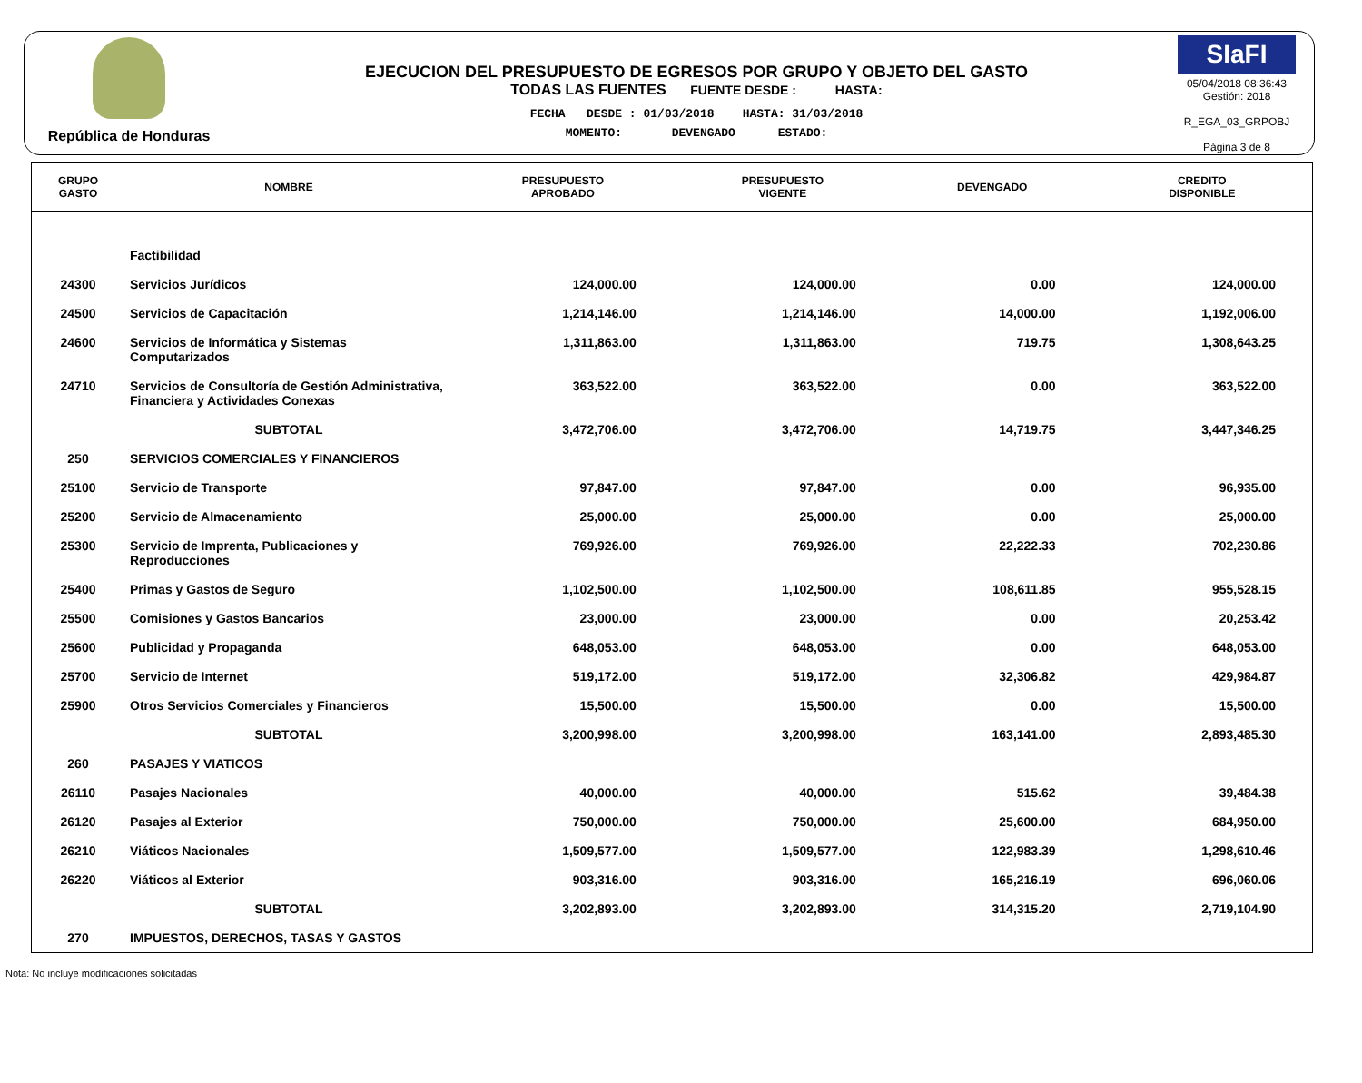República de Honduras
EJECUCION DEL PRESUPUESTO DE EGRESOS POR GRUPO Y OBJETO DEL GASTO
TODAS LAS FUENTES FUENTE DESDE : HASTA:
FECHA DESDE : 01/03/2018 HASTA: 31/03/2018
MOMENTO: DEVENGADO ESTADO:
SIaFI
05/04/2018 08:36:43
Gestión: 2018
R_EGA_03_GRPOBJ
Página 3 de 8
| GRUPO GASTO | NOMBRE | PRESUPUESTO APROBADO | PRESUPUESTO VIGENTE | DEVENGADO | CREDITO DISPONIBLE |
| --- | --- | --- | --- | --- | --- |
| | Factibilidad | | | | |
| 24300 | Servicios Jurídicos | 124,000.00 | 124,000.00 | 0.00 | 124,000.00 |
| 24500 | Servicios de Capacitación | 1,214,146.00 | 1,214,146.00 | 14,000.00 | 1,192,006.00 |
| 24600 | Servicios de Informática y Sistemas Computarizados | 1,311,863.00 | 1,311,863.00 | 719.75 | 1,308,643.25 |
| 24710 | Servicios de Consultoría de Gestión Administrativa, Financiera y Actividades Conexas | 363,522.00 | 363,522.00 | 0.00 | 363,522.00 |
| | SUBTOTAL | 3,472,706.00 | 3,472,706.00 | 14,719.75 | 3,447,346.25 |
| 250 | SERVICIOS COMERCIALES Y FINANCIEROS | | | | |
| 25100 | Servicio de Transporte | 97,847.00 | 97,847.00 | 0.00 | 96,935.00 |
| 25200 | Servicio de Almacenamiento | 25,000.00 | 25,000.00 | 0.00 | 25,000.00 |
| 25300 | Servicio de Imprenta, Publicaciones y Reproducciones | 769,926.00 | 769,926.00 | 22,222.33 | 702,230.86 |
| 25400 | Primas y Gastos de Seguro | 1,102,500.00 | 1,102,500.00 | 108,611.85 | 955,528.15 |
| 25500 | Comisiones y Gastos Bancarios | 23,000.00 | 23,000.00 | 0.00 | 20,253.42 |
| 25600 | Publicidad y Propaganda | 648,053.00 | 648,053.00 | 0.00 | 648,053.00 |
| 25700 | Servicio de Internet | 519,172.00 | 519,172.00 | 32,306.82 | 429,984.87 |
| 25900 | Otros Servicios Comerciales y Financieros | 15,500.00 | 15,500.00 | 0.00 | 15,500.00 |
| | SUBTOTAL | 3,200,998.00 | 3,200,998.00 | 163,141.00 | 2,893,485.30 |
| 260 | PASAJES Y VIATICOS | | | | |
| 26110 | Pasajes Nacionales | 40,000.00 | 40,000.00 | 515.62 | 39,484.38 |
| 26120 | Pasajes al Exterior | 750,000.00 | 750,000.00 | 25,600.00 | 684,950.00 |
| 26210 | Viáticos Nacionales | 1,509,577.00 | 1,509,577.00 | 122,983.39 | 1,298,610.46 |
| 26220 | Viáticos al Exterior | 903,316.00 | 903,316.00 | 165,216.19 | 696,060.06 |
| | SUBTOTAL | 3,202,893.00 | 3,202,893.00 | 314,315.20 | 2,719,104.90 |
| 270 | IMPUESTOS, DERECHOS, TASAS Y GASTOS | | | | |
Nota: No incluye modificaciones solicitadas